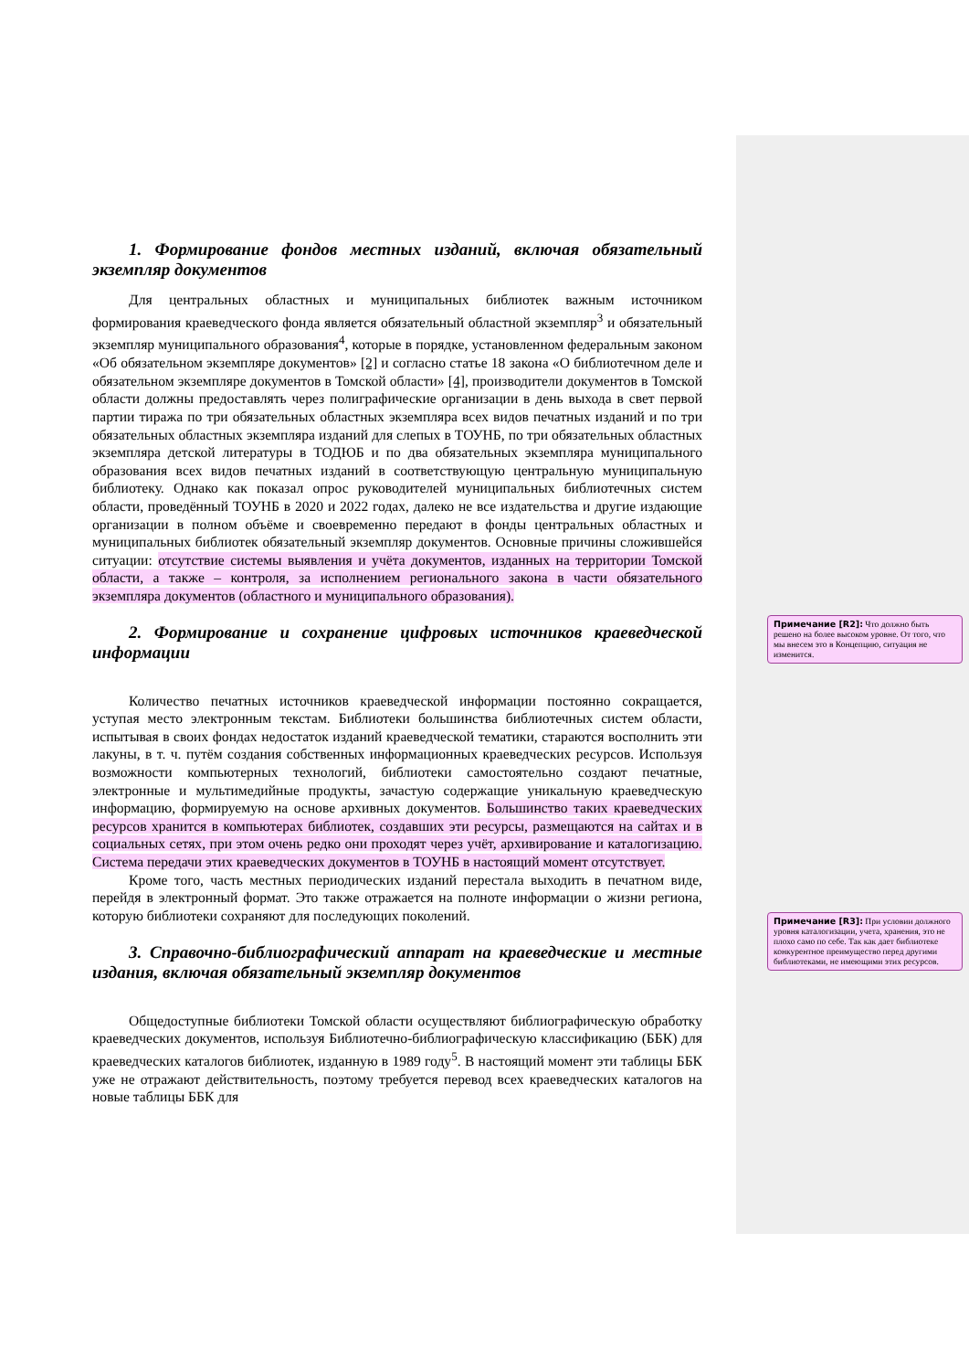1. Формирование фондов местных изданий, включая обязательный экземпляр документов
Для центральных областных и муниципальных библиотек важным источником формирования краеведческого фонда является обязательный областной экземпляр<sup>3</sup> и обязательный экземпляр муниципального образования<sup>4</sup>, которые в порядке, установленном федеральным законом «Об обязательном экземпляре документов» [2] и согласно статье 18 закона «О библиотечном деле и обязательном экземпляре документов в Томской области» [4], производители документов в Томской области должны предоставлять через полиграфические организации в день выхода в свет первой партии тиража по три обязательных областных экземпляра всех видов печатных изданий и по три обязательных областных экземпляра изданий для слепых в ТОУНБ, по три обязательных областных экземпляра детской литературы в ТОДЮБ и по два обязательных экземпляра муниципального образования всех видов печатных изданий в соответствующую центральную муниципальную библиотеку. Однако как показал опрос руководителей муниципальных библиотечных систем области, проведённый ТОУНБ в 2020 и 2022 годах, далеко не все издательства и другие издающие организации в полном объёме и своевременно передают в фонды центральных областных и муниципальных библиотек обязательный экземпляр документов. Основные причины сложившейся ситуации: отсутствие системы выявления и учёта документов, изданных на территории Томской области, а также – контроля, за исполнением регионального закона в части обязательного экземпляра документов (областного и муниципального образования).
2. Формирование и сохранение цифровых источников краеведческой информации
Количество печатных источников краеведческой информации постоянно сокращается, уступая место электронным текстам. Библиотеки большинства библиотечных систем области, испытывая в своих фондах недостаток изданий краеведческой тематики, стараются восполнить эти лакуны, в т. ч. путём создания собственных информационных краеведческих ресурсов. Используя возможности компьютерных технологий, библиотеки самостоятельно создают печатные, электронные и мультимедийные продукты, зачастую содержащие уникальную краеведческую информацию, формируемую на основе архивных документов. Большинство таких краеведческих ресурсов хранится в компьютерах библиотек, создавших эти ресурсы, размещаются на сайтах и в социальных сетях, при этом очень редко они проходят через учёт, архивирование и каталогизацию. Система передачи этих краеведческих документов в ТОУНБ в настоящий момент отсутствует.
Кроме того, часть местных периодических изданий перестала выходить в печатном виде, перейдя в электронный формат. Это также отражается на полноте информации о жизни региона, которую библиотеки сохраняют для последующих поколений.
3. Справочно-библиографический аппарат на краеведческие и местные издания, включая обязательный экземпляр документов
Общедоступные библиотеки Томской области осуществляют библиографическую обработку краеведческих документов, используя Библиотечно-библиографическую классификацию (ББК) для краеведческих каталогов библиотек, изданную в 1989 году<sup>5</sup>. В настоящий момент эти таблицы ББК уже не отражают действительность, поэтому требуется перевод всех краеведческих каталогов на новые таблицы ББК для
Примечание [R2]: Что должно быть решено на более высоком уровне. От того, что мы внесем это в Концепцию, ситуация не изменится.
Примечание [R3]: При условии должного уровня каталогизации, учета, хранения, это не плохо само по себе. Так как дает библиотеке конкурентное преимущество перед другими библиотеками, не имеющими этих ресурсов.